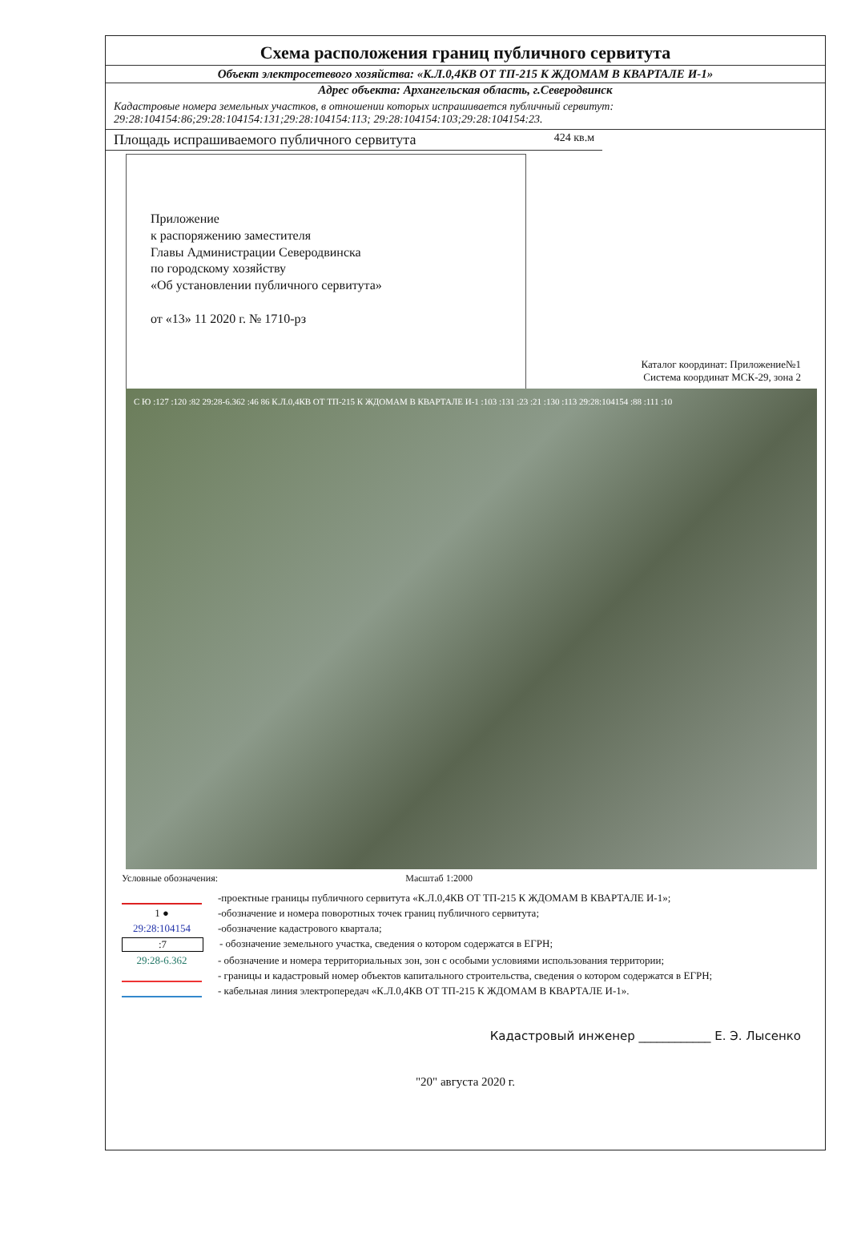Схема расположения границ публичного сервитута
Объект электросетевого хозяйства: «К.Л.0,4КВ ОТ ТП-215 К ЖДОМАМ В КВАРТАЛЕ И-1»
Адрес объекта: Архангельская область, г.Северодвинск
Кадастровые номера земельных участков, в отношении которых испрашивается публичный сервитут:
29:28:104154:86;29:28:104154:131;29:28:104154:113; 29:28:104154:103;29:28:104154:23.
Площадь испрашиваемого публичного сервитута 424 кв.м
Приложение
к распоряжению заместителя
Главы Администрации Северодвинска
по городскому хозяйству
«Об установлении публичного сервитута»
от «13» 11 2020 г. № 1710-рз
Каталог координат: Приложение№1
Система координат МСК-29, зона 2
С Ю :127 :120 :82 29:28-6.362 :46 86 К.Л.0,4КВ ОТ ТП-215 К ЖДОМАМ В КВАРТАЛЕ И-1 :103 :131 :23 :21 :130 :113 29:28:104154 :88 :111 :10
Условные обозначения: Масштаб 1:2000
-проектные границы публичного сервитута «К.Л.0,4КВ ОТ ТП-215 К ЖДОМАМ В КВАРТАЛЕ И-1»;
1 ● -обозначение и номера поворотных точек границ публичного сервитута;
29:28:104154 -обозначение кадастрового квартала;
:7 - обозначение земельного участка, сведения о котором содержатся в ЕГРН;
29:28-6.362 - обозначение и номера территориальных зон, зон с особыми условиями использования территории;
- границы и кадастровый номер объектов капитального строительства, сведения о котором содержатся в ЕГРН;
- кабельная линия электропередач «К.Л.0,4КВ ОТ ТП-215 К ЖДОМАМ В КВАРТАЛЕ И-1».
Кадастровый инженер ____________ Е. Э. Лысенко
"20" августа 2020 г.